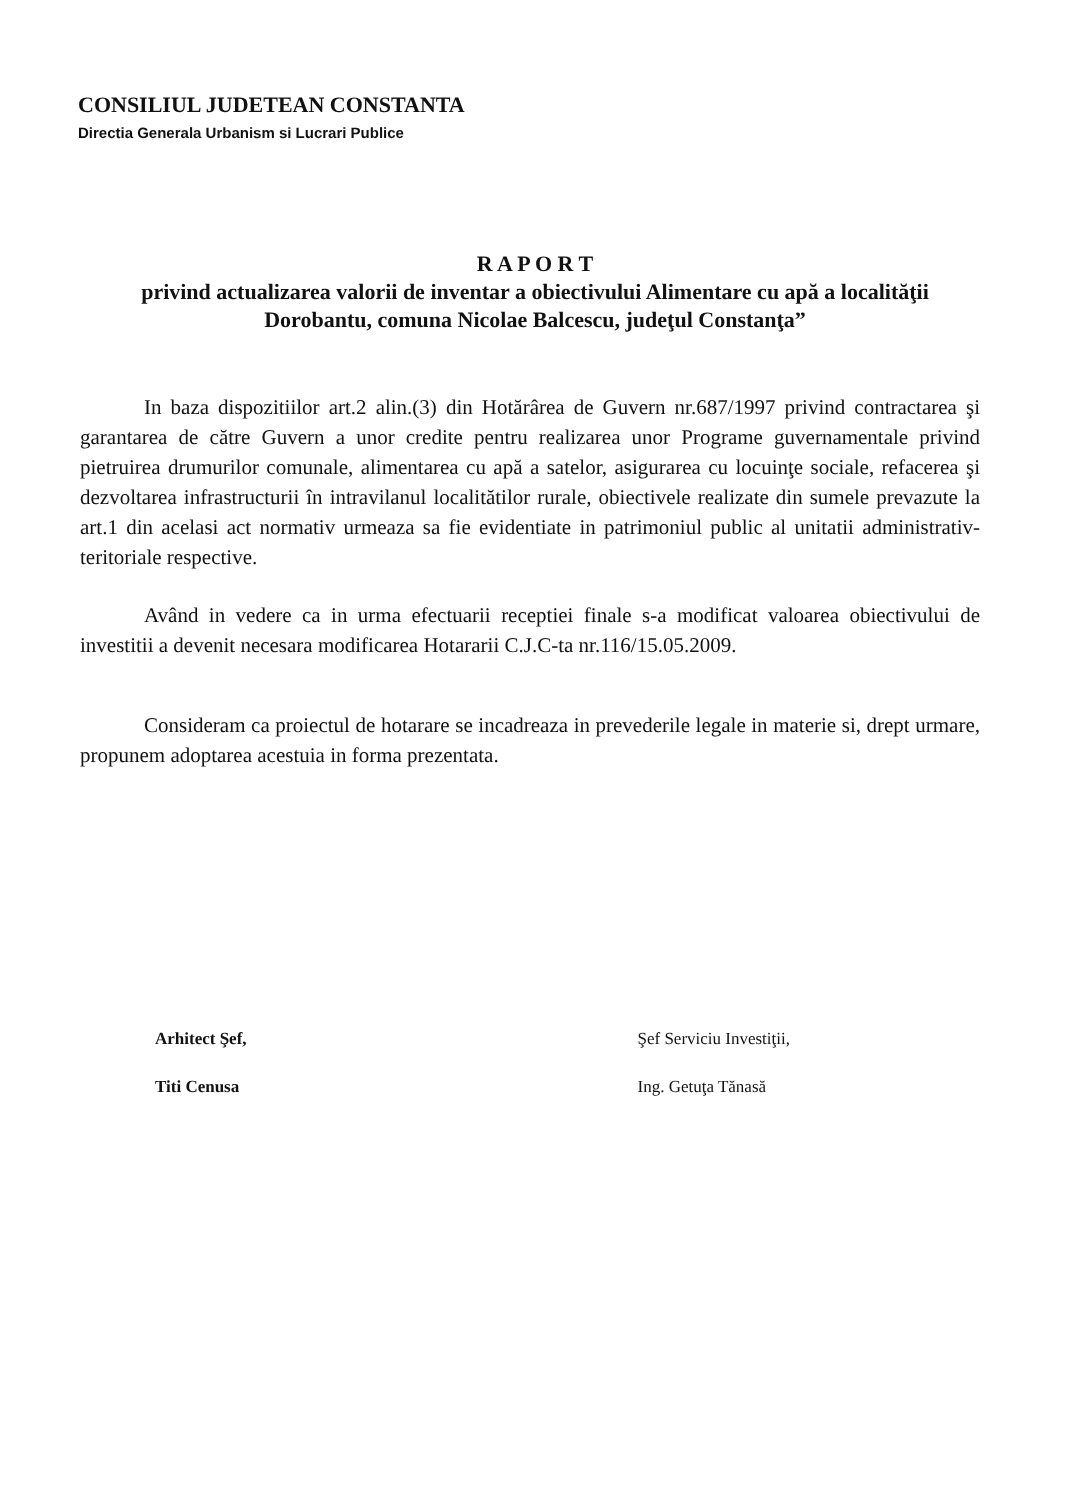CONSILIUL JUDETEAN CONSTANTA
Directia Generala Urbanism si Lucrari Publice
R A P O R T
privind actualizarea valorii de inventar a obiectivului Alimentare cu apă a localităţii Dorobantu, comuna Nicolae Balcescu, judeţul Constanţa”
In baza dispozitiilor art.2 alin.(3) din Hotărârea de Guvern nr.687/1997 privind contractarea şi garantarea de către Guvern a unor credite pentru realizarea unor Programe guvernamentale privind pietruirea drumurilor comunale, alimentarea cu apă a satelor, asigurarea cu locuinţe sociale, refacerea şi dezvoltarea infrastructurii în intravilanul localitătilor rurale, obiectivele realizate din sumele prevazute la art.1 din acelasi act normativ urmeaza sa fie evidentiate in patrimoniul public al unitatii administrativ-teritoriale respective.
Având in vedere ca in urma efectuarii receptiei finale s-a modificat valoarea obiectivului de investitii a devenit necesara modificarea Hotararii C.J.C-ta nr.116/15.05.2009.
Consideram ca proiectul de hotarare se incadreaza in prevederile legale in materie si, drept urmare, propunem adoptarea acestuia in forma prezentata.
Arhitect Şef,
Titi Cenusa
Şef Serviciu Investiţii,
Ing. Getuţa Tănasă